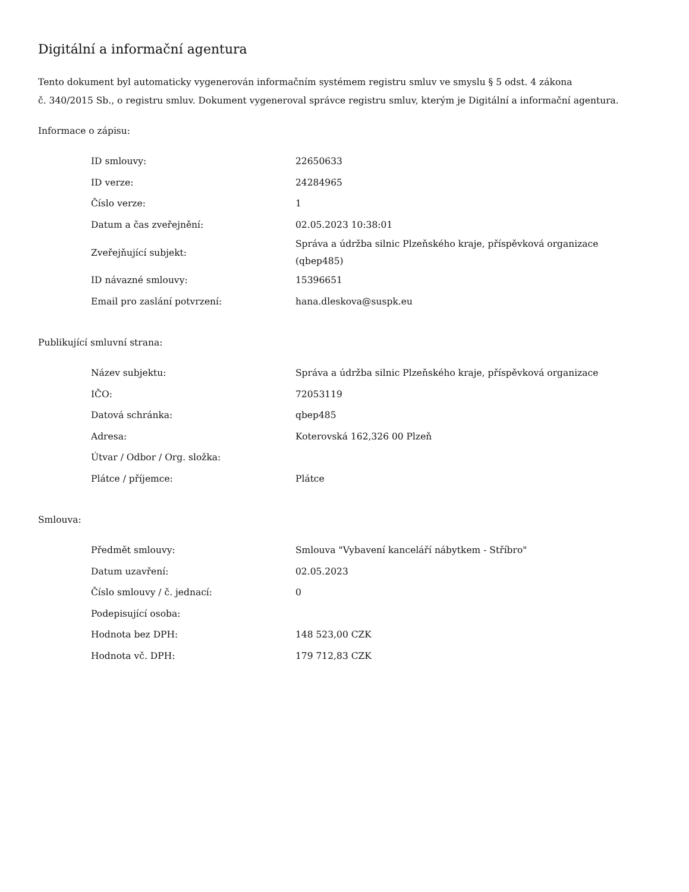Digitální a informační agentura
Tento dokument byl automaticky vygenerován informačním systémem registru smluv ve smyslu § 5 odst. 4 zákona
č. 340/2015 Sb., o registru smluv. Dokument vygeneroval správce registru smluv, kterým je Digitální a informační agentura.
Informace o zápisu:
| ID smlouvy: | 22650633 |
| ID verze: | 24284965 |
| Číslo verze: | 1 |
| Datum a čas zveřejnění: | 02.05.2023 10:38:01 |
| Zveřejňující subjekt: | Správa a údržba silnic Plzeňského kraje, příspěvková organizace (qbep485) |
| ID návazné smlouvy: | 15396651 |
| Email pro zaslání potvrzení: | hana.dleskova@suspk.eu |
Publikující smluvní strana:
| Název subjektu: | Správa a údržba silnic Plzeňského kraje, příspěvková organizace |
| IČO: | 72053119 |
| Datová schránka: | qbep485 |
| Adresa: | Koterovská 162,326 00 Plzeň |
| Útvar / Odbor / Org. složka: | |
| Plátce / příjemce: | Plátce |
Smlouva:
| Předmět smlouvy: | Smlouva "Vybavení kanceláří nábytkem - Stříbro" |
| Datum uzavření: | 02.05.2023 |
| Číslo smlouvy / č. jednací: | 0 |
| Podepisující osoba: | |
| Hodnota bez DPH: | 148 523,00 CZK |
| Hodnota vč. DPH: | 179 712,83 CZK |